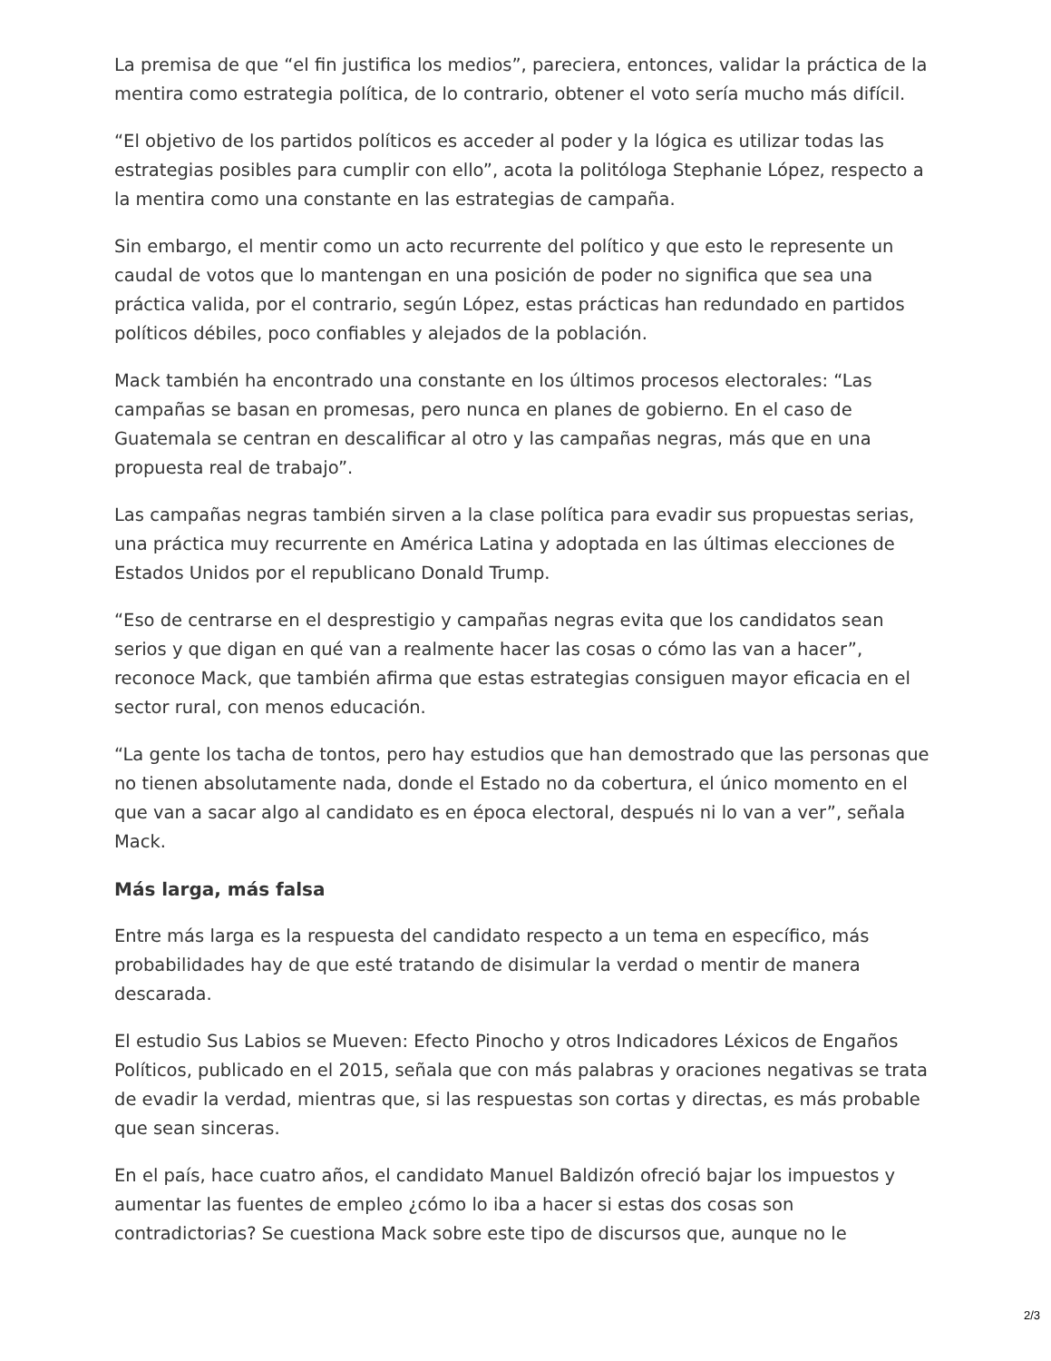La premisa de que “el fin justifica los medios”, pareciera, entonces, validar la práctica de la mentira como estrategia política, de lo contrario, obtener el voto sería mucho más difícil.
“El objetivo de los partidos políticos es acceder al poder y la lógica es utilizar todas las estrategias posibles para cumplir con ello”, acota la politóloga Stephanie López, respecto a la mentira como una constante en las estrategias de campaña.
Sin embargo, el mentir como un acto recurrente del político y que esto le represente un caudal de votos que lo mantengan en una posición de poder no significa que sea una práctica valida, por el contrario, según López, estas prácticas han redundado en partidos políticos débiles, poco confiables y alejados de la población.
Mack también ha encontrado una constante en los últimos procesos electorales: “Las campañas se basan en promesas, pero nunca en planes de gobierno. En el caso de Guatemala se centran en descalificar al otro y las campañas negras, más que en una propuesta real de trabajo”.
Las campañas negras también sirven a la clase política para evadir sus propuestas serias, una práctica muy recurrente en América Latina y adoptada en las últimas elecciones de Estados Unidos por el republicano Donald Trump.
“Eso de centrarse en el desprestigio y campañas negras evita que los candidatos sean serios y que digan en qué van a realmente hacer las cosas o cómo las van a hacer”, reconoce Mack, que también afirma que estas estrategias consiguen mayor eficacia en el sector rural, con menos educación.
“La gente los tacha de tontos, pero hay estudios que han demostrado que las personas que no tienen absolutamente nada, donde el Estado no da cobertura, el único momento en el que van a sacar algo al candidato es en época electoral, después ni lo van a ver”, señala Mack.
Más larga, más falsa
Entre más larga es la respuesta del candidato respecto a un tema en específico, más probabilidades hay de que esté tratando de disimular la verdad o mentir de manera descarada.
El estudio Sus Labios se Mueven: Efecto Pinocho y otros Indicadores Léxicos de Engaños Políticos, publicado en el 2015, señala que con más palabras y oraciones negativas se trata de evadir la verdad, mientras que, si las respuestas son cortas y directas, es más probable que sean sinceras.
En el país, hace cuatro años, el candidato Manuel Baldizón ofreció bajar los impuestos y aumentar las fuentes de empleo ¿cómo lo iba a hacer si estas dos cosas son contradictorias? Se cuestiona Mack sobre este tipo de discursos que, aunque no le
2/3